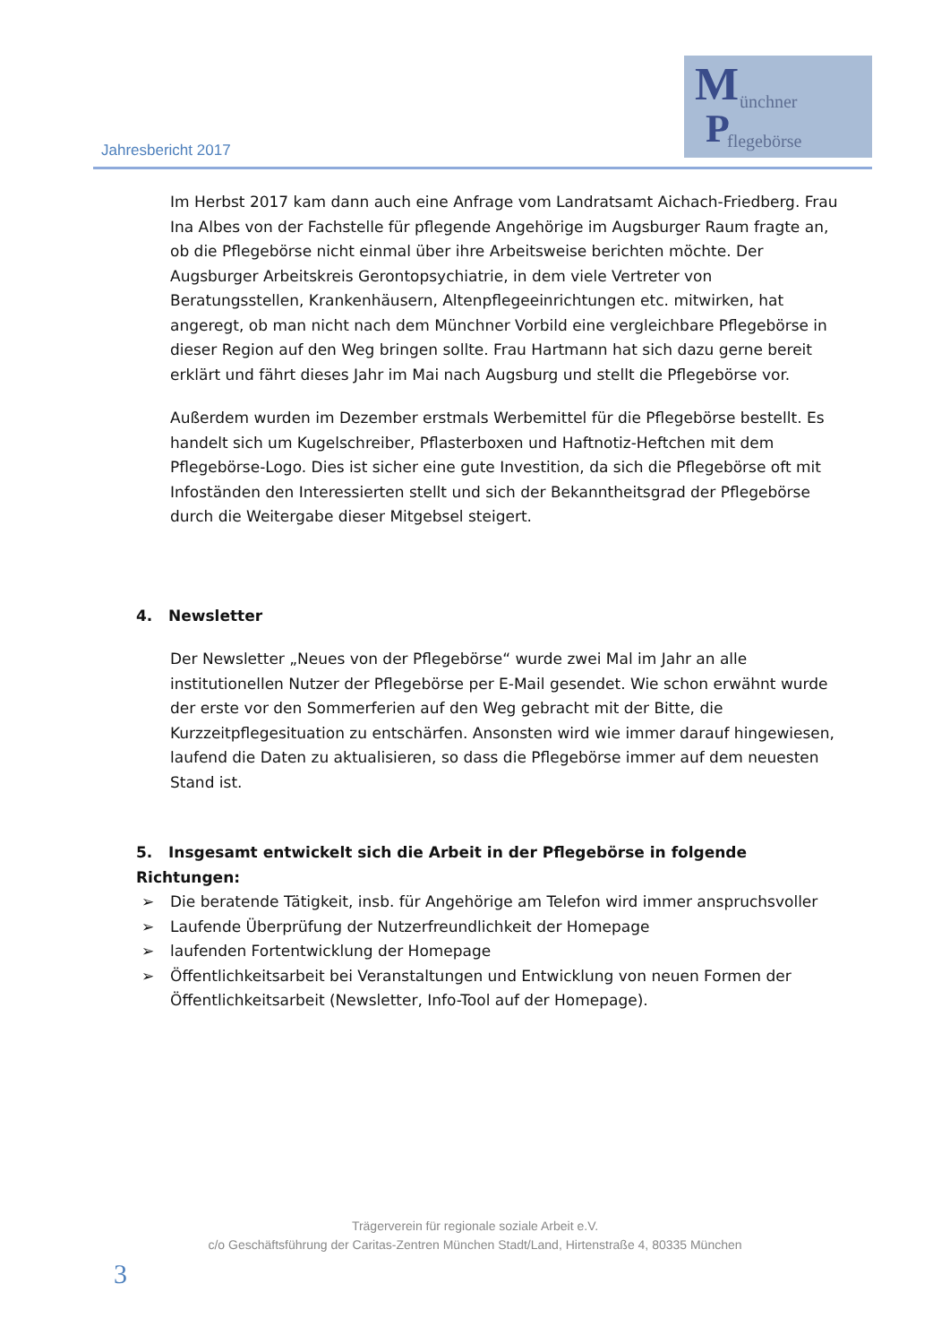Jahresbericht 2017
M ünchner
P flegebörse
Im Herbst 2017 kam dann auch eine Anfrage vom Landratsamt Aichach-Friedberg. Frau Ina Albes von der Fachstelle für pflegende Angehörige im Augsburger Raum fragte an, ob die Pflegebörse nicht einmal über ihre Arbeitsweise berichten möchte. Der Augsburger Arbeitskreis Gerontopsychiatrie, in dem viele Vertreter von Beratungsstellen, Krankenhäusern, Altenpflegeeinrichtungen etc. mitwirken, hat angeregt, ob man nicht nach dem Münchner Vorbild eine vergleichbare Pflegebörse in dieser Region auf den Weg bringen sollte. Frau Hartmann hat sich dazu gerne bereit erklärt und fährt dieses Jahr im Mai nach Augsburg und stellt die Pflegebörse vor.
Außerdem wurden im Dezember erstmals Werbemittel für die Pflegebörse bestellt. Es handelt sich um Kugelschreiber, Pflasterboxen und Haftnotiz-Heftchen mit dem Pflegebörse-Logo. Dies ist sicher eine gute Investition, da sich die Pflegebörse oft mit Infoständen den Interessierten stellt und sich der Bekanntheitsgrad der Pflegebörse durch die Weitergabe dieser Mitgebsel steigert.
4. Newsletter
Der Newsletter „Neues von der Pflegebörse“ wurde zwei Mal im Jahr an alle institutionellen Nutzer der Pflegebörse per E-Mail gesendet. Wie schon erwähnt wurde der erste vor den Sommerferien auf den Weg gebracht mit der Bitte, die Kurzzeitpflegesituation zu entschärfen. Ansonsten wird wie immer darauf hingewiesen, laufend die Daten zu aktualisieren, so dass die Pflegebörse immer auf dem neuesten Stand ist.
5. Insgesamt entwickelt sich die Arbeit in der Pflegebörse in folgende Richtungen:
➢ Die beratende Tätigkeit, insb. für Angehörige am Telefon wird immer anspruchsvoller
➢ Laufende Überprüfung der Nutzerfreundlichkeit der Homepage
➢ laufenden Fortentwicklung der Homepage
➢ Öffentlichkeitsarbeit bei Veranstaltungen und Entwicklung von neuen Formen der Öffentlichkeitsarbeit (Newsletter, Info-Tool auf der Homepage).
Trägerverein für regionale soziale Arbeit e.V.
c/o Geschäftsführung der Caritas-Zentren München Stadt/Land, Hirtenstraße 4, 80335 München
3